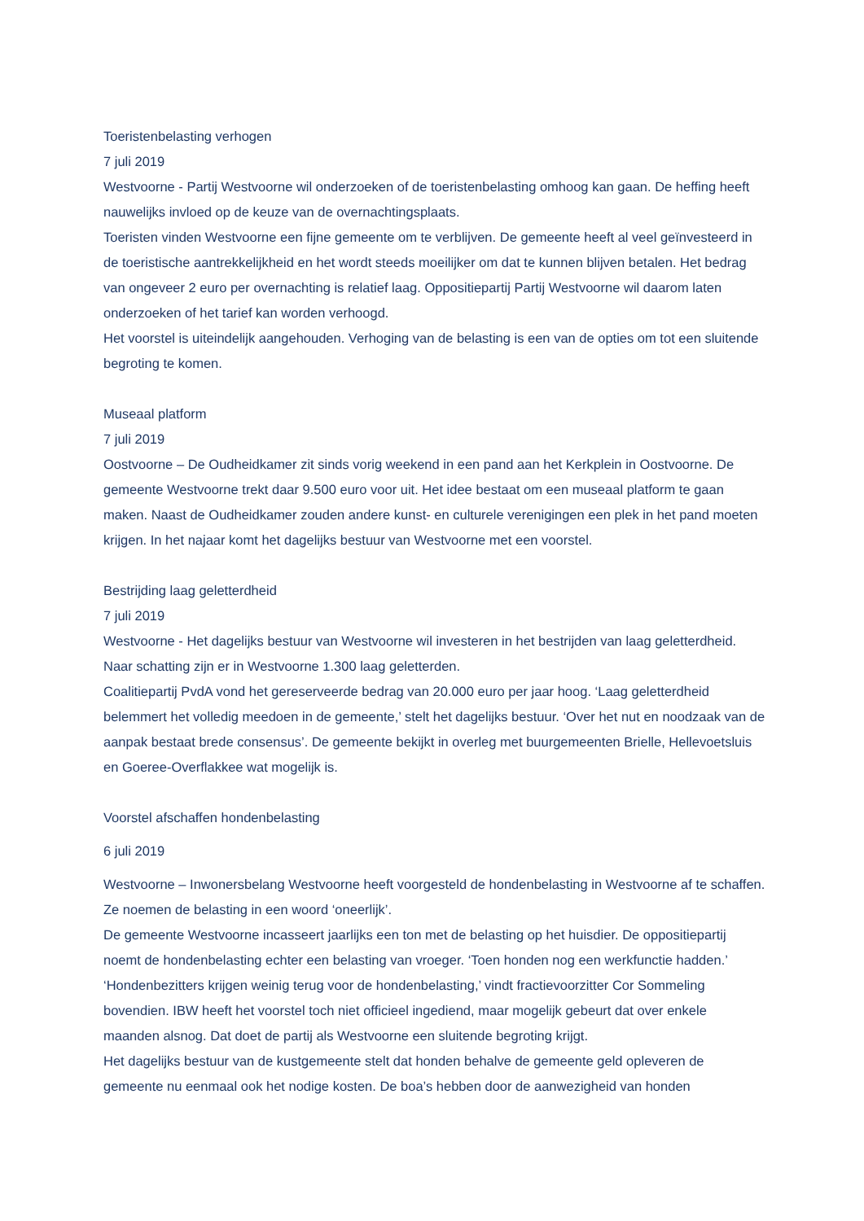Toeristenbelasting verhogen
7 juli 2019
Westvoorne - Partij Westvoorne wil onderzoeken of de toeristenbelasting omhoog kan gaan. De heffing heeft nauwelijks invloed op de keuze van de overnachtingsplaats.
Toeristen vinden Westvoorne een fijne gemeente om te verblijven. De gemeente heeft al veel geïnvesteerd in de toeristische aantrekkelijkheid en het wordt steeds moeilijker om dat te kunnen blijven betalen. Het bedrag van ongeveer 2 euro per overnachting is relatief laag. Oppositiepartij Partij Westvoorne wil daarom laten onderzoeken of het tarief kan worden verhoogd.
Het voorstel is uiteindelijk aangehouden. Verhoging van de belasting is een van de opties om tot een sluitende begroting te komen.
Museaal platform
7 juli 2019
Oostvoorne – De Oudheidkamer zit sinds vorig weekend in een pand aan het Kerkplein in Oostvoorne. De gemeente Westvoorne trekt daar 9.500 euro voor uit. Het idee bestaat om een museaal platform te gaan maken. Naast de Oudheidkamer zouden andere kunst- en culturele verenigingen een plek in het pand moeten krijgen. In het najaar komt het dagelijks bestuur van Westvoorne met een voorstel.
Bestrijding laag geletterdheid
7 juli 2019
Westvoorne - Het dagelijks bestuur van Westvoorne wil investeren in het bestrijden van laag geletterdheid. Naar schatting zijn er in Westvoorne 1.300 laag geletterden.
Coalitiepartij PvdA vond het gereserveerde bedrag van 20.000 euro per jaar hoog. ‘Laag geletterdheid belemmert het volledig meedoen in de gemeente,’ stelt het dagelijks bestuur. ‘Over het nut en noodzaak van de aanpak bestaat brede consensus’. De gemeente bekijkt in overleg met buurgemeenten Brielle, Hellevoetsluis en Goeree-Overflakkee wat mogelijk is.
Voorstel afschaffen hondenbelasting
6 juli 2019
Westvoorne – Inwonersbelang Westvoorne heeft voorgesteld de hondenbelasting in Westvoorne af te schaffen. Ze noemen de belasting in een woord ‘oneerlijk’.
De gemeente Westvoorne incasseert jaarlijks een ton met de belasting op het huisdier. De oppositiepartij noemt de hondenbelasting echter een belasting van vroeger. ‘Toen honden nog een werkfunctie hadden.’ ‘Hondenbezitters krijgen weinig terug voor de hondenbelasting,’ vindt fractievoorzitter Cor Sommeling bovendien. IBW heeft het voorstel toch niet officieel ingediend, maar mogelijk gebeurt dat over enkele maanden alsnog. Dat doet de partij als Westvoorne een sluitende begroting krijgt.
Het dagelijks bestuur van de kustgemeente stelt dat honden behalve de gemeente geld opleveren de gemeente nu eenmaal ook het nodige kosten. De boa’s hebben door de aanwezigheid van honden